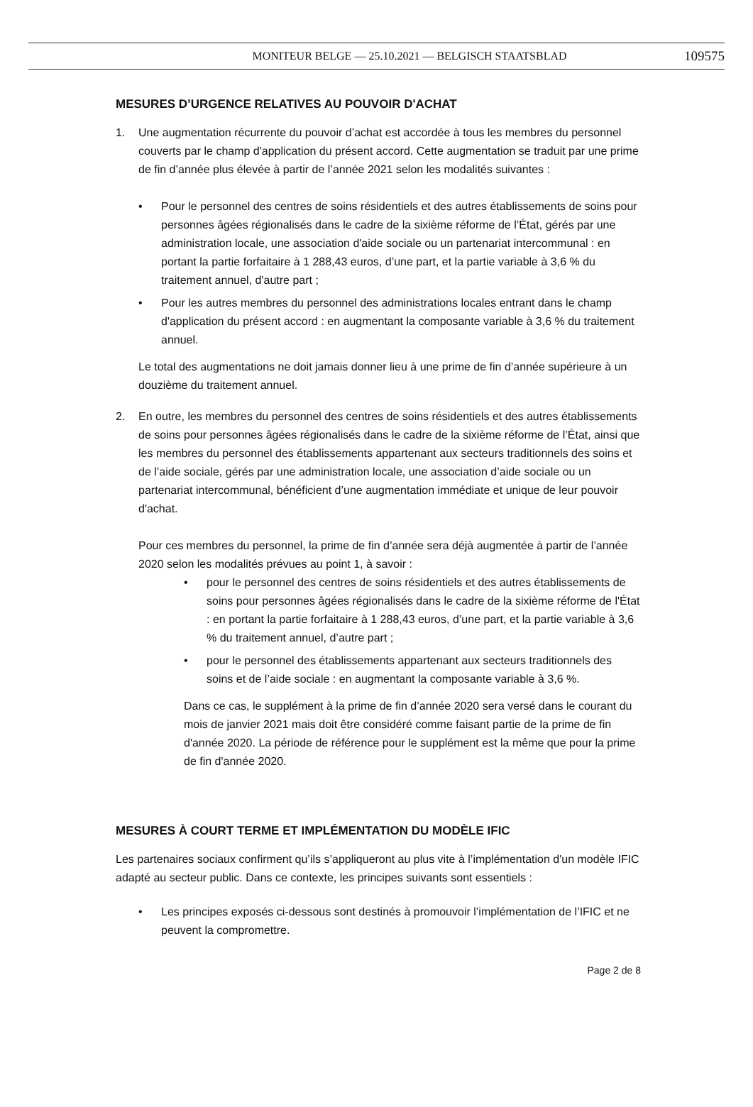MONITEUR BELGE — 25.10.2021 — BELGISCH STAATSBLAD
109575
MESURES D’URGENCE RELATIVES AU POUVOIR D'ACHAT
1. Une augmentation récurrente du pouvoir d’achat est accordée à tous les membres du personnel couverts par le champ d'application du présent accord. Cette augmentation se traduit par une prime de fin d’année plus élevée à partir de l’année 2021 selon les modalités suivantes :
• Pour le personnel des centres de soins résidentiels et des autres établissements de soins pour personnes âgées régionalisés dans le cadre de la sixième réforme de l’État, gérés par une administration locale, une association d'aide sociale ou un partenariat intercommunal : en portant la partie forfaitaire à 1 288,43 euros, d’une part, et la partie variable à 3,6 % du traitement annuel, d'autre part ;
• Pour les autres membres du personnel des administrations locales entrant dans le champ d'application du présent accord : en augmentant la composante variable à 3,6 % du traitement annuel.
Le total des augmentations ne doit jamais donner lieu à une prime de fin d’année supérieure à un douzième du traitement annuel.
2. En outre, les membres du personnel des centres de soins résidentiels et des autres établissements de soins pour personnes âgées régionalisés dans le cadre de la sixième réforme de l’État, ainsi que les membres du personnel des établissements appartenant aux secteurs traditionnels des soins et de l’aide sociale, gérés par une administration locale, une association d’aide sociale ou un partenariat intercommunal, bénéficient d’une augmentation immédiate et unique de leur pouvoir d'achat.
Pour ces membres du personnel, la prime de fin d’année sera déjà augmentée à partir de l’année 2020 selon les modalités prévues au point 1, à savoir :
• pour le personnel des centres de soins résidentiels et des autres établissements de soins pour personnes âgées régionalisés dans le cadre de la sixième réforme de l'État : en portant la partie forfaitaire à 1 288,43 euros, d’une part, et la partie variable à 3,6 % du traitement annuel, d’autre part ;
• pour le personnel des établissements appartenant aux secteurs traditionnels des soins et de l’aide sociale : en augmentant la composante variable à 3,6 %.
Dans ce cas, le supplément à la prime de fin d’année 2020 sera versé dans le courant du mois de janvier 2021 mais doit être considéré comme faisant partie de la prime de fin d'année 2020. La période de référence pour le supplément est la même que pour la prime de fin d'année 2020.
MESURES À COURT TERME ET IMPLÉMENTATION DU MODÈLE IFIC
Les partenaires sociaux confirment qu’ils s’appliqueront au plus vite à l’implémentation d'un modèle IFIC adapté au secteur public. Dans ce contexte, les principes suivants sont essentiels :
• Les principes exposés ci-dessous sont destinés à promouvoir l’implémentation de l’IFIC et ne peuvent la compromettre.
Page 2 de 8